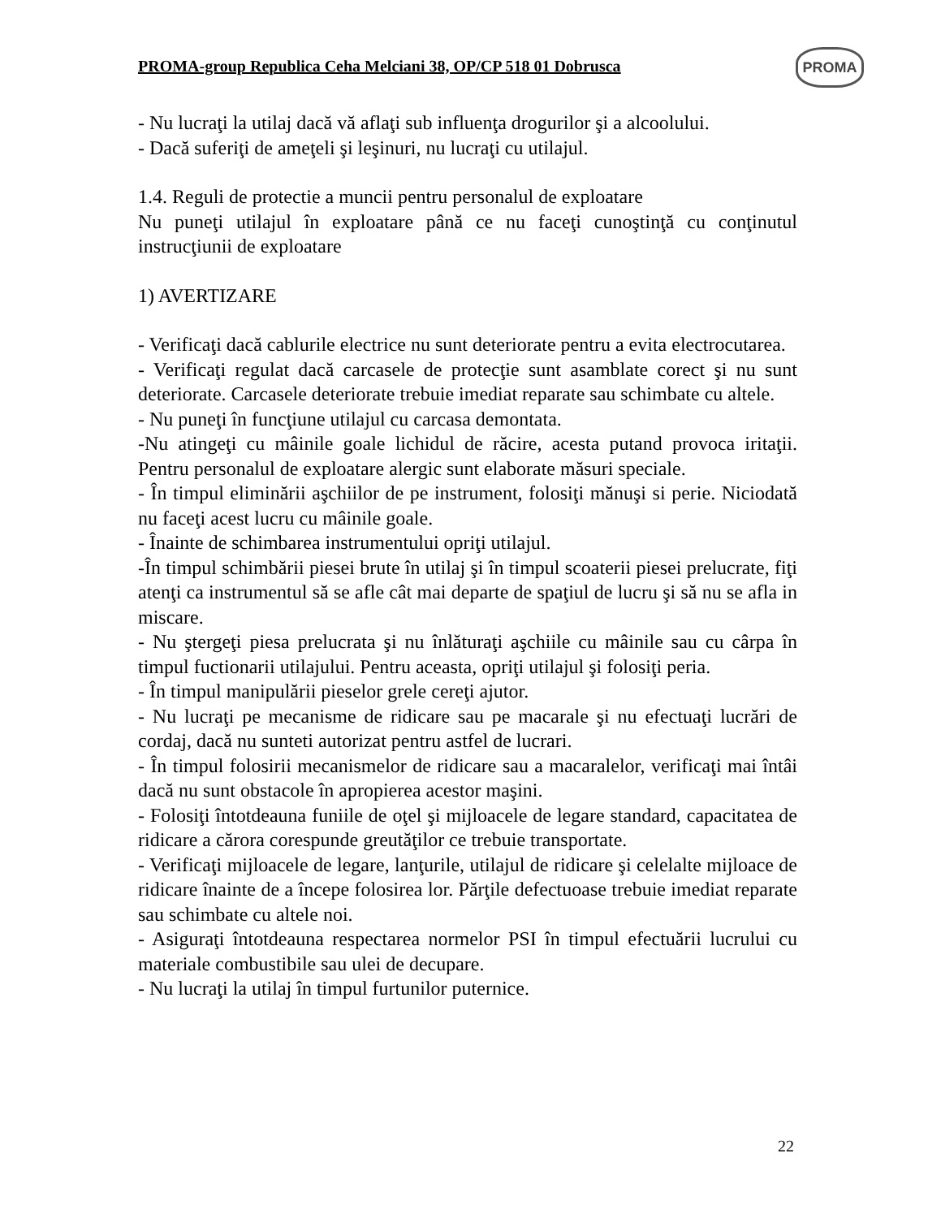PROMA-group Republica Ceha Melciani 38, OP/CP 518 01 Dobrusca
PROMA
- Nu lucraţi la utilaj dacă vă aflaţi sub influenţa drogurilor şi a alcoolului.
- Dacă suferiţi de ameţeli şi leşinuri, nu lucraţi cu utilajul.
1.4. Reguli de protectie a muncii pentru personalul de exploatare
Nu puneţi utilajul în exploatare până ce nu faceţi cunoştinţă cu conţinutul instrucţiunii de exploatare
1) AVERTIZARE
- Verificaţi dacă cablurile electrice nu sunt deteriorate pentru a evita electrocutarea.
- Verificaţi regulat dacă carcasele de protecţie sunt asamblate corect şi nu sunt deteriorate. Carcasele deteriorate trebuie imediat reparate sau schimbate cu altele.
- Nu puneţi în funcţiune utilajul cu carcasa demontata.
-Nu atingeţi cu mâinile goale lichidul de răcire, acesta putand provoca iritaţii. Pentru personalul de exploatare alergic sunt elaborate măsuri speciale.
- În timpul eliminării aşchiilor de pe instrument, folosiţi mănuşi si perie. Niciodată nu faceţi acest lucru cu mâinile goale.
- Înainte de schimbarea instrumentului opriţi utilajul.
-În timpul schimbării piesei brute în utilaj şi în timpul scoaterii piesei prelucrate, fiţi atenţi ca instrumentul să se afle cât mai departe de spaţiul de lucru şi să nu se afla in miscare.
- Nu ştergeţi piesa prelucrata şi nu înlăturaţi aşchiile cu mâinile sau cu cârpa în timpul fuctionarii utilajului. Pentru aceasta, opriţi utilajul şi folosiţi peria.
- În timpul manipulării pieselor grele cereţi ajutor.
- Nu lucraţi pe mecanisme de ridicare sau pe macarale şi nu efectuaţi lucrări de cordaj, dacă nu sunteti autorizat pentru astfel de lucrari.
- În timpul folosirii mecanismelor de ridicare sau a macaralelor, verificaţi mai întâi dacă nu sunt obstacole în apropierea acestor maşini.
- Folosiţi întotdeauna funiile de oţel şi mijloacele de legare standard, capacitatea de ridicare a cărora corespunde greutăţilor ce trebuie transportate.
- Verificaţi mijloacele de legare, lanţurile, utilajul de ridicare şi celelalte mijloace de ridicare înainte de a începe folosirea lor. Părţile defectuoase trebuie imediat reparate sau schimbate cu altele noi.
- Asiguraţi întotdeauna respectarea normelor PSI în timpul efectuării lucrului cu materiale combustibile sau ulei de decupare.
- Nu lucraţi la utilaj în timpul furtunilor puternice.
22